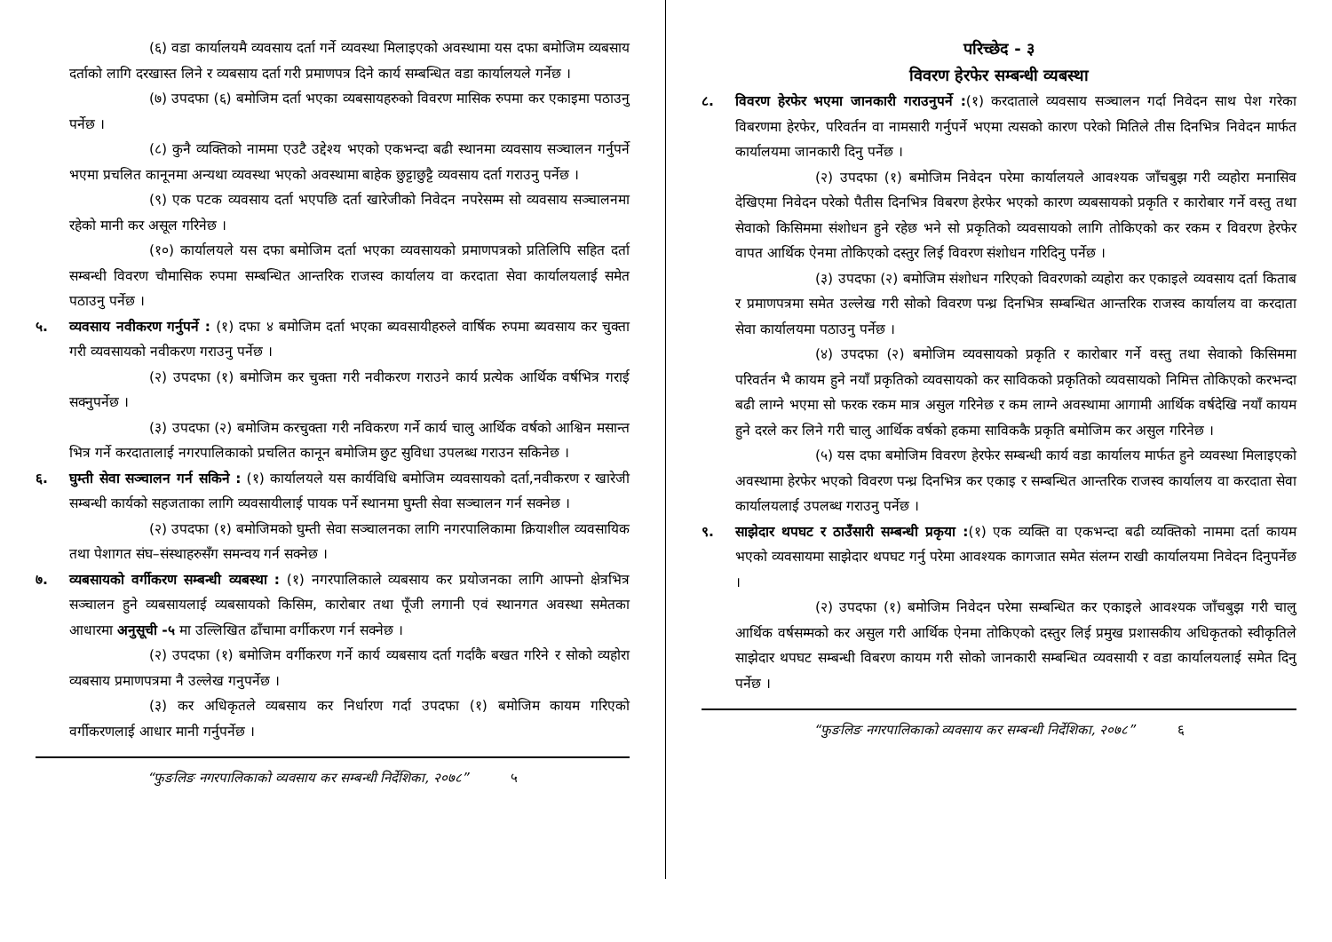(६) वडा कार्यालयमै व्यवसाय दर्ता गर्ने व्यवस्था मिलाइएको अवस्थामा यस दफा बमोजिम व्यबसाय दर्ताको लागि दरखास्त लिने र व्यबसाय दर्ता गरी प्रमाणपत्र दिने कार्य सम्बन्धित वडा कार्यालयले गर्नेछ ।
(७) उपदफा (६) बमोजिम दर्ता भएका व्यबसायहरुको विवरण मासिक रुपमा कर एकाइमा पठाउनु पर्नेछ ।
(८) कुनै व्यक्तिको नाममा एउटै उद्देश्य भएको एकभन्दा बढी स्थानमा व्यवसाय सञ्चालन गर्नुपर्ने भएमा प्रचलित कानूनमा अन्यथा व्यवस्था भएको अवस्थामा बाहेक छुट्टाछुट्टै व्यवसाय दर्ता गराउनु पर्नेछ ।
(९) एक पटक व्यवसाय दर्ता भएपछि दर्ता खारेजीको निवेदन नपरेसम्म सो व्यवसाय सञ्चालनमा रहेको मानी कर असूल गरिनेछ ।
(१०) कार्यालयले यस दफा बमोजिम दर्ता भएका व्यवसायको प्रमाणपत्रको प्रतिलिपि सहित दर्ता सम्बन्धी विवरण चौमासिक रुपमा सम्बन्धित आन्तरिक राजस्व कार्यालय वा करदाता सेवा कार्यालयलाई समेत पठाउनु पर्नेछ ।
५. व्यवसाय नवीकरण गर्नुपर्ने : (१) दफा ४ बमोजिम दर्ता भएका ब्यवसायीहरुले वार्षिक रुपमा ब्यवसाय कर चुक्ता गरी व्यवसायको नवीकरण गराउनु पर्नेछ ।
(२) उपदफा (१) बमोजिम कर चुक्ता गरी नवीकरण गराउने कार्य प्रत्येक आर्थिक वर्षभित्र गराई सक्नुपर्नेछ ।
(३) उपदफा (२) बमोजिम करचुक्ता गरी नविकरण गर्ने कार्य चालु आर्थिक वर्षको आश्विन मसान्त भित्र गर्ने करदातालाई नगरपालिकाको प्रचलित कानून बमोजिम छुट सुविधा उपलब्ध गराउन सकिनेछ ।
६. घुम्ती सेवा सञ्चालन गर्न सकिने : (१) कार्यालयले यस कार्यविधि बमोजिम व्यवसायको दर्ता,नवीकरण र खारेजी सम्बन्धी कार्यको सहजताका लागि व्यवसायीलाई पायक पर्ने स्थानमा घुम्ती सेवा सञ्चालन गर्न सक्नेछ ।
(२) उपदफा (१) बमोजिमको घुम्ती सेवा सञ्चालनका लागि नगरपालिकामा क्रियाशील व्यवसायिक तथा पेशागत संघ–संस्थाहरुसँग समन्वय गर्न सक्नेछ ।
७. व्यबसायको वर्गीकरण सम्बन्धी व्यबस्था : (१) नगरपालिकाले व्यबसाय कर प्रयोजनका लागि आफ्नो क्षेत्रभित्र सञ्चालन हुने व्यबसायलाई व्यबसायको किसिम, कारोबार तथा पूँजी लगानी एवं स्थानगत अवस्था समेतका आधारमा अनुसूची -५ मा उल्लिखित ढाँचामा वर्गीकरण गर्न सक्नेछ ।
(२) उपदफा (१) बमोजिम वर्गीकरण गर्ने कार्य व्यबसाय दर्ता गर्दाकै बखत गरिने र सोको व्यहोरा व्यबसाय प्रमाणपत्रमा नै उल्लेख गनुपर्नेछ ।
(३) कर अधिकृतले व्यबसाय कर निर्धारण गर्दा उपदफा (१) बमोजिम कायम गरिएको वर्गीकरणलाई आधार मानी गर्नुपर्नेछ ।
“फुङलिङ नगरपालिकाको व्यवसाय कर सम्बन्धी निर्देशिका, २०७८” ५
परिच्छेद - ३
विवरण हेरफेर सम्बन्धी व्यबस्था
८. विवरण हेरफेर भएमा जानकारी गराउनुपर्ने :(१) करदाताले व्यवसाय सञ्चालन गर्दा निवेदन साथ पेश गरेका विबरणमा हेरफेर, परिवर्तन वा नामसारी गर्नुपर्ने भएमा त्यसको कारण परेको मितिले तीस दिनभित्र निवेदन मार्फत कार्यालयमा जानकारी दिनु पर्नेछ ।
(२) उपदफा (१) बमोजिम निवेदन परेमा कार्यालयले आवश्यक जाँचबुझ गरी व्यहोरा मनासिव देखिएमा निवेदन परेको पैतीस दिनभित्र विबरण हेरफेर भएको कारण व्यबसायको प्रकृति र कारोबार गर्ने वस्तु तथा सेवाको किसिममा संशोधन हुने रहेछ भने सो प्रकृतिको व्यवसायको लागि तोकिएको कर रकम र विवरण हेरफेर वापत आर्थिक ऐनमा तोकिएको दस्तुर लिई विवरण संशोधन गरिदिनु पर्नेछ ।
(३) उपदफा (२) बमोजिम संशोधन गरिएको विवरणको व्यहोरा कर एकाइले व्यवसाय दर्ता किताब र प्रमाणपत्रमा समेत उल्लेख गरी सोको विवरण पन्ध्र दिनभित्र सम्बन्धित आन्तरिक राजस्व कार्यालय वा करदाता सेवा कार्यालयमा पठाउनु पर्नेछ ।
(४) उपदफा (२) बमोजिम व्यवसायको प्रकृति र कारोबार गर्ने वस्तु तथा सेवाको किसिममा परिवर्तन भै कायम हुने नयाँ प्रकृतिको व्यवसायको कर साविकको प्रकृतिको व्यवसायको निमित्त तोकिएको करभन्दा बढी लाग्ने भएमा सो फरक रकम मात्र असुल गरिनेछ र कम लाग्ने अवस्थामा आगामी आर्थिक वर्षदेखि नयाँ कायम हुने दरले कर लिने गरी चालु आर्थिक वर्षको हकमा साविककै प्रकृति बमोजिम कर असुल गरिनेछ ।
(५) यस दफा बमोजिम विवरण हेरफेर सम्बन्धी कार्य वडा कार्यालय मार्फत हुने व्यवस्था मिलाइएको अवस्थामा हेरफेर भएको विवरण पन्ध्र दिनभित्र कर एकाइ र सम्बन्धित आन्तरिक राजस्व कार्यालय वा करदाता सेवा कार्यालयलाई उपलब्ध गराउनु पर्नेछ ।
९. साझेदार थपघट र ठाउँसारी सम्बन्धी प्रकृया :(१) एक व्यक्ति वा एकभन्दा बढी व्यक्तिको नाममा दर्ता कायम भएको व्यवसायमा साझेदार थपघट गर्नु परेमा आवश्यक कागजात समेत संलग्न राखी कार्यालयमा निवेदन दिनुपर्नेछ ।
(२) उपदफा (१) बमोजिम निवेदन परेमा सम्बन्धित कर एकाइले आवश्यक जाँचबुझ गरी चालु आर्थिक वर्षसम्मको कर असुल गरी आर्थिक ऐनमा तोकिएको दस्तुर लिई प्रमुख प्रशासकीय अधिकृतको स्वीकृतिले साझेदार थपघट सम्बन्धी विबरण कायम गरी सोको जानकारी सम्बन्धित व्यवसायी र वडा कार्यालयलाई समेत दिनु पर्नेछ ।
“फुङलिङ नगरपालिकाको व्यवसाय कर सम्बन्धी निर्देशिका, २०७८” ६